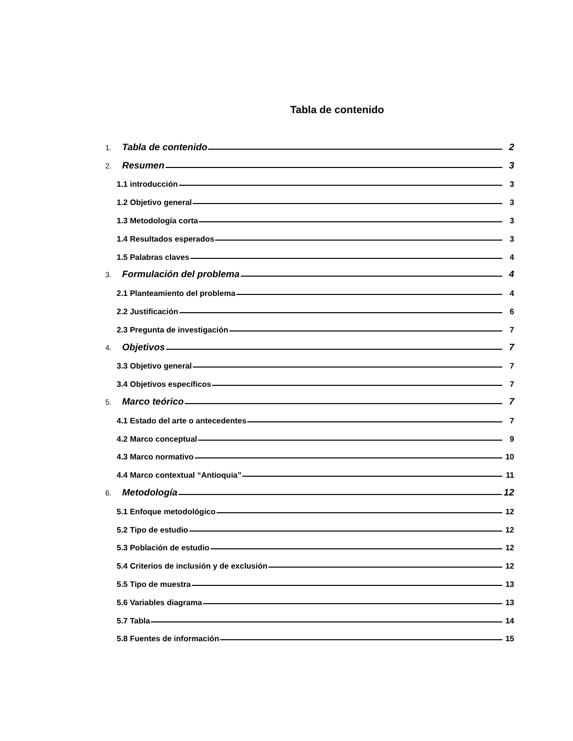Tabla de contenido
1. Tabla de contenido 2
2. Resumen 3
1.1 introducción 3
1.2 Objetivo general 3
1.3 Metodología corta 3
1.4 Resultados esperados 3
1.5 Palabras claves 4
3. Formulación del problema 4
2.1 Planteamiento del problema 4
2.2 Justificación 6
2.3 Pregunta de investigación 7
4. Objetivos 7
3.3 Objetivo general 7
3.4 Objetivos específicos 7
5. Marco teórico 7
4.1 Estado del arte o antecedentes 7
4.2 Marco conceptual 9
4.3 Marco normativo 10
4.4 Marco contextual “Antioquia” 11
6. Metodología 12
5.1 Enfoque metodológico 12
5.2 Tipo de estudio 12
5.3 Población de estudio 12
5.4 Criterios de inclusión y de exclusión 12
5.5 Tipo de muestra 13
5.6 Variables diagrama 13
5.7 Tabla 14
5.8 Fuentes de información 15